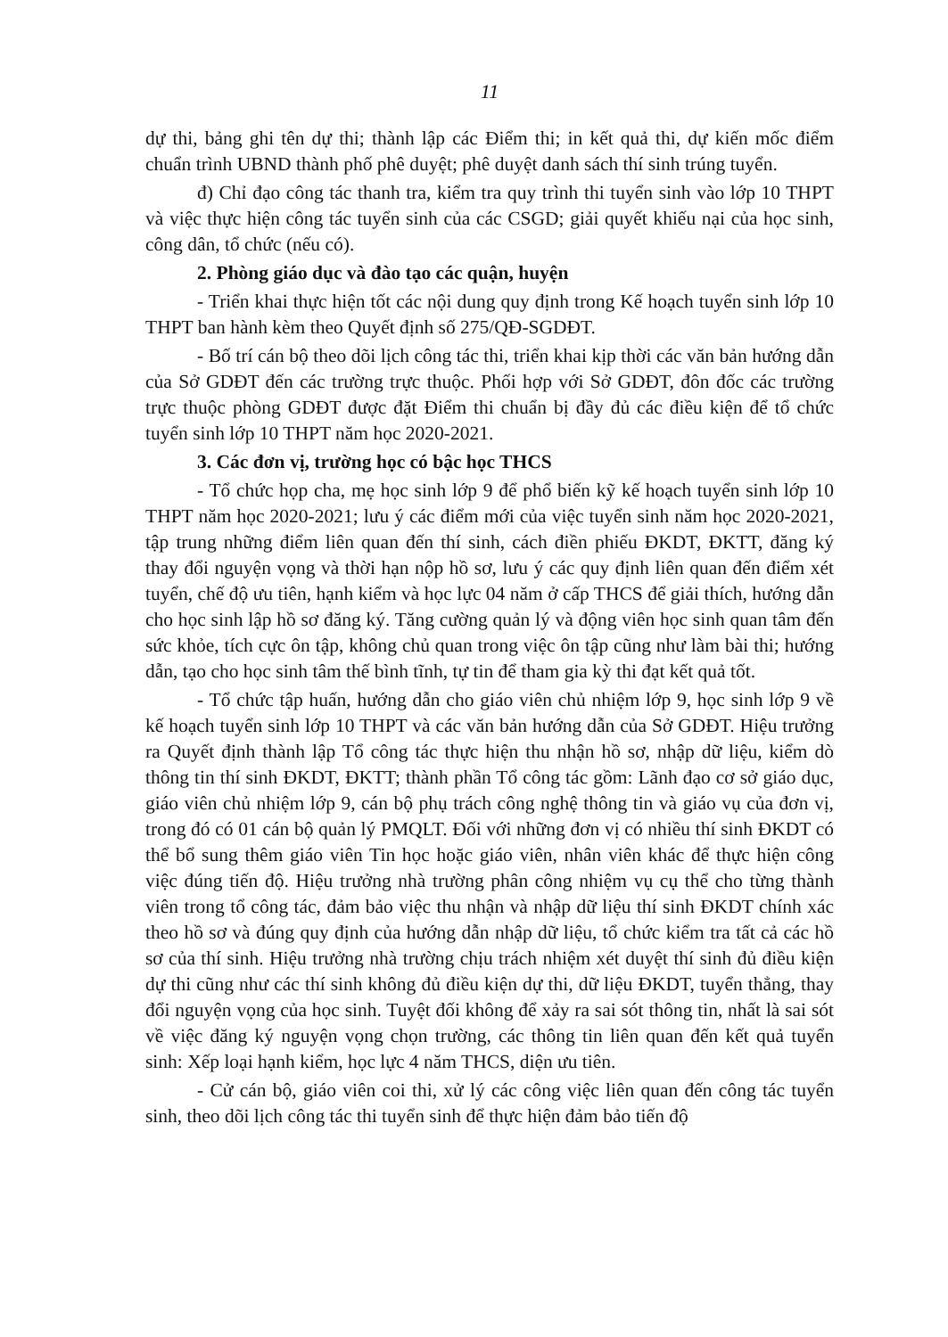11
dự thi, bảng ghi tên dự thi; thành lập các Điểm thi; in kết quả thi, dự kiến mốc điểm chuẩn trình UBND thành phố phê duyệt; phê duyệt danh sách thí sinh trúng tuyển.
đ) Chỉ đạo công tác thanh tra, kiểm tra quy trình thi tuyển sinh vào lớp 10 THPT và việc thực hiện công tác tuyển sinh của các CSGD; giải quyết khiếu nại của học sinh, công dân, tổ chức (nếu có).
2. Phòng giáo dục và đào tạo các quận, huyện
- Triển khai thực hiện tốt các nội dung quy định trong Kế hoạch tuyển sinh lớp 10 THPT ban hành kèm theo Quyết định số 275/QĐ-SGDĐT.
- Bố trí cán bộ theo dõi lịch công tác thi, triển khai kịp thời các văn bản hướng dẫn của Sở GDĐT đến các trường trực thuộc. Phối hợp với Sở GDĐT, đôn đốc các trường trực thuộc phòng GDĐT được đặt Điểm thi chuẩn bị đầy đủ các điều kiện để tổ chức tuyển sinh lớp 10 THPT năm học 2020-2021.
3. Các đơn vị, trường học có bậc học THCS
- Tổ chức họp cha, mẹ học sinh lớp 9 để phổ biến kỹ kế hoạch tuyển sinh lớp 10 THPT năm học 2020-2021; lưu ý các điểm mới của việc tuyển sinh năm học 2020-2021, tập trung những điểm liên quan đến thí sinh, cách điền phiếu ĐKDT, ĐKTT, đăng ký thay đổi nguyện vọng và thời hạn nộp hồ sơ, lưu ý các quy định liên quan đến điểm xét tuyển, chế độ ưu tiên, hạnh kiểm và học lực 04 năm ở cấp THCS để giải thích, hướng dẫn cho học sinh lập hồ sơ đăng ký. Tăng cường quản lý và động viên học sinh quan tâm đến sức khỏe, tích cực ôn tập, không chủ quan trong việc ôn tập cũng như làm bài thi; hướng dẫn, tạo cho học sinh tâm thế bình tĩnh, tự tin để tham gia kỳ thi đạt kết quả tốt.
- Tổ chức tập huấn, hướng dẫn cho giáo viên chủ nhiệm lớp 9, học sinh lớp 9 về kế hoạch tuyển sinh lớp 10 THPT và các văn bản hướng dẫn của Sở GDĐT. Hiệu trưởng ra Quyết định thành lập Tổ công tác thực hiện thu nhận hồ sơ, nhập dữ liệu, kiểm dò thông tin thí sinh ĐKDT, ĐKTT; thành phần Tổ công tác gồm: Lãnh đạo cơ sở giáo dục, giáo viên chủ nhiệm lớp 9, cán bộ phụ trách công nghệ thông tin và giáo vụ của đơn vị, trong đó có 01 cán bộ quản lý PMQLT. Đối với những đơn vị có nhiều thí sinh ĐKDT có thể bổ sung thêm giáo viên Tin học hoặc giáo viên, nhân viên khác để thực hiện công việc đúng tiến độ. Hiệu trưởng nhà trường phân công nhiệm vụ cụ thể cho từng thành viên trong tổ công tác, đảm bảo việc thu nhận và nhập dữ liệu thí sinh ĐKDT chính xác theo hồ sơ và đúng quy định của hướng dẫn nhập dữ liệu, tổ chức kiểm tra tất cả các hồ sơ của thí sinh. Hiệu trưởng nhà trường chịu trách nhiệm xét duyệt thí sinh đủ điều kiện dự thi cũng như các thí sinh không đủ điều kiện dự thi, dữ liệu ĐKDT, tuyển thẳng, thay đổi nguyện vọng của học sinh. Tuyệt đối không để xảy ra sai sót thông tin, nhất là sai sót về việc đăng ký nguyện vọng chọn trường, các thông tin liên quan đến kết quả tuyển sinh: Xếp loại hạnh kiểm, học lực 4 năm THCS, diện ưu tiên.
- Cử cán bộ, giáo viên coi thi, xử lý các công việc liên quan đến công tác tuyển sinh, theo dõi lịch công tác thi tuyển sinh để thực hiện đảm bảo tiến độ